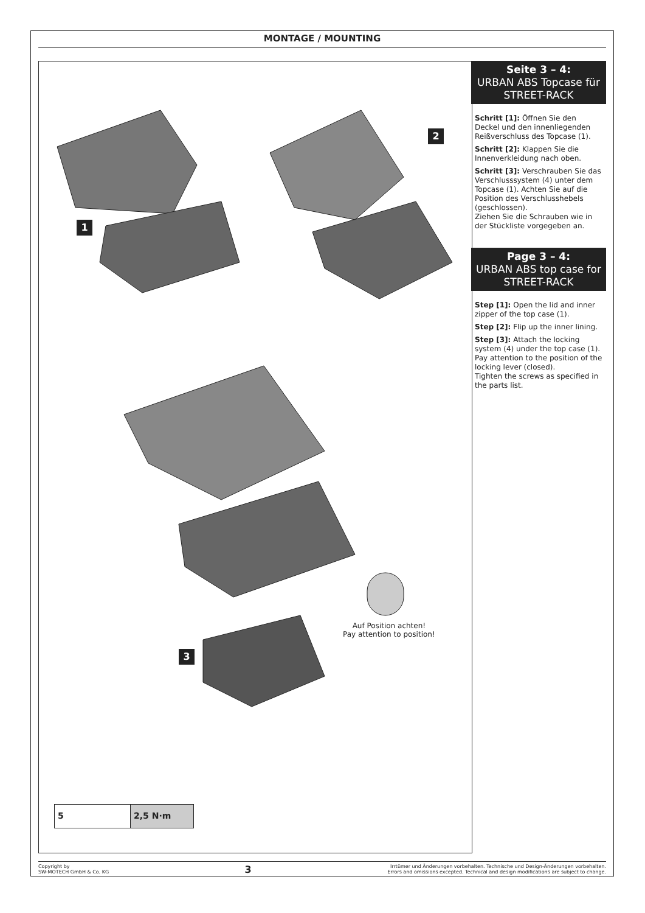MONTAGE / MOUNTING
1
2
3
Auf Position achten!
Pay attention to position!
5 2,5 N·m
Seite 3 – 4:
URBAN ABS Topcase für STREET-RACK
Schritt [1]: Öffnen Sie den Deckel und den innenliegenden Reißverschluss des Topcase (1).
Schritt [2]: Klappen Sie die Innenverkleidung nach oben.
Schritt [3]: Verschrauben Sie das Verschlusssystem (4) unter dem Topcase (1). Achten Sie auf die Position des Verschlusshebels (geschlossen).
Ziehen Sie die Schrauben wie in der Stückliste vorgegeben an.
Page 3 – 4:
URBAN ABS top case for STREET-RACK
Step [1]: Open the lid and inner zipper of the top case (1).
Step [2]: Flip up the inner lining.
Step [3]: Attach the locking system (4) under the top case (1). Pay attention to the position of the locking lever (closed).
Tighten the screws as specified in the parts list.
Copyright by
SW-MOTECH GmbH & Co. KG
3
Irrtümer und Änderungen vorbehalten. Technische und Design-Änderungen vorbehalten.
Errors and omissions excepted. Technical and design modifications are subject to change.